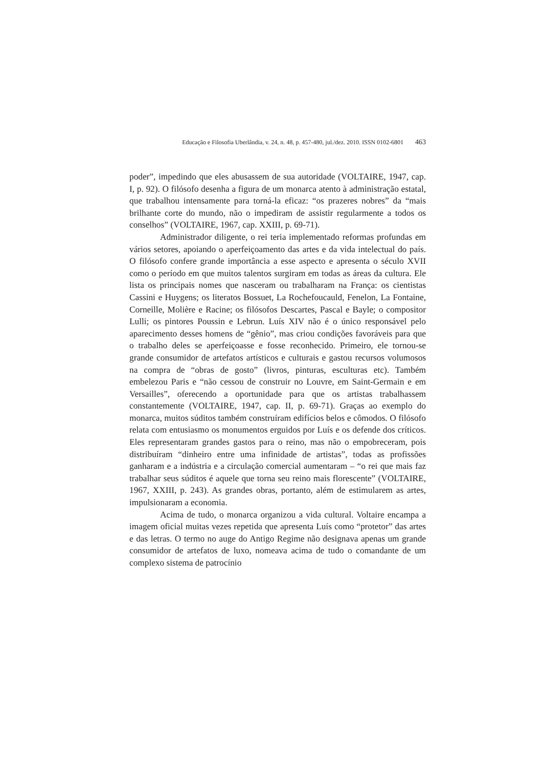Educação e Filosofia Uberlândia, v. 24, n. 48, p. 457-480, jul./dez. 2010. ISSN 0102-6801 463
poder”, impedindo que eles abusassem de sua autoridade (VOLTAIRE, 1947, cap. I, p. 92). O filósofo desenha a figura de um monarca atento à administração estatal, que trabalhou intensamente para torná-la eficaz: “os prazeres nobres” da “mais brilhante corte do mundo, não o impediram de assistir regularmente a todos os conselhos” (VOLTAIRE, 1967, cap. XXIII, p. 69-71).
Administrador diligente, o rei teria implementado reformas profundas em vários setores, apoiando o aperfeiçoamento das artes e da vida intelectual do país. O filósofo confere grande importância a esse aspecto e apresenta o século XVII como o período em que muitos talentos surgiram em todas as áreas da cultura. Ele lista os principais nomes que nasceram ou trabalharam na França: os cientistas Cassini e Huygens; os literatos Bossuet, La Rochefoucauld, Fenelon, La Fontaine, Corneille, Molière e Racine; os filósofos Descartes, Pascal e Bayle; o compositor Lulli; os pintores Poussin e Lebrun. Luís XIV não é o único responsável pelo aparecimento desses homens de “gênio”, mas criou condições favoráveis para que o trabalho deles se aperfeiçoasse e fosse reconhecido. Primeiro, ele tornou-se grande consumidor de artefatos artísticos e culturais e gastou recursos volumosos na compra de “obras de gosto” (livros, pinturas, esculturas etc). Também embelezou Paris e “não cessou de construir no Louvre, em Saint-Germain e em Versailles”, oferecendo a oportunidade para que os artistas trabalhassem constantemente (VOLTAIRE, 1947, cap. II, p. 69-71). Graças ao exemplo do monarca, muitos súditos também construíram edifícios belos e cômodos. O filósofo relata com entusiasmo os monumentos erguidos por Luís e os defende dos críticos. Eles representaram grandes gastos para o reino, mas não o empobreceram, pois distribuíram “dinheiro entre uma infinidade de artistas”, todas as profissões ganharam e a indústria e a circulação comercial aumentaram – “o rei que mais faz trabalhar seus súditos é aquele que torna seu reino mais florescente” (VOLTAIRE, 1967, XXIII, p. 243). As grandes obras, portanto, além de estimularem as artes, impulsionaram a economia.
Acima de tudo, o monarca organizou a vida cultural. Voltaire encampa a imagem oficial muitas vezes repetida que apresenta Luís como “protetor” das artes e das letras. O termo no auge do Antigo Regime não designava apenas um grande consumidor de artefatos de luxo, nomeava acima de tudo o comandante de um complexo sistema de patrocínio